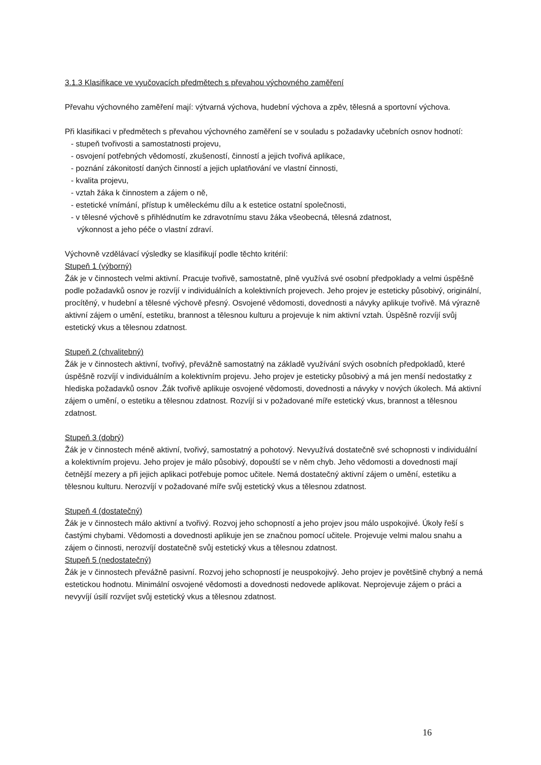3.1.3 Klasifikace ve vyučovacích předmětech s převahou výchovného zaměření
Převahu výchovného zaměření mají: výtvarná výchova, hudební výchova a zpěv, tělesná a sportovní výchova.
Při klasifikaci v předmětech s převahou výchovného zaměření se v souladu s požadavky učebních osnov hodnotí:
- stupeň tvořivosti a samostatnosti projevu,
- osvojení potřebných vědomostí, zkušeností, činností a jejich tvořivá aplikace,
- poznání zákonitostí daných činností a jejich uplatňování ve vlastní činnosti,
- kvalita projevu,
- vztah žáka k činnostem a zájem o ně,
- estetické vnímání, přístup k uměleckému dílu a k estetice ostatní společnosti,
- v tělesné výchově s přihlédnutím ke zdravotnímu stavu žáka všeobecná, tělesná zdatnost,
výkonnost a jeho péče o vlastní zdraví.
Výchovně vzdělávací výsledky se klasifikují podle těchto kritérií:
Stupeň 1 (výborný)
Žák je v činnostech velmi aktivní. Pracuje tvořivě, samostatně, plně využívá své osobní předpoklady a velmi úspěšně podle požadavků osnov je rozvíjí v individuálních a kolektivních projevech. Jeho projev je esteticky působivý, originální, procítěný, v hudební a tělesné výchově přesný. Osvojené vědomosti, dovednosti a návyky aplikuje tvořivě. Má výrazně aktivní zájem o umění, estetiku, brannost a tělesnou kulturu a projevuje k nim aktivní vztah. Úspěšně rozvíjí svůj estetický vkus a tělesnou zdatnost.
Stupeň 2 (chvalitebný)
Žák je v činnostech aktivní, tvořivý, převážně samostatný na základě využívání svých osobních předpokladů, které úspěšně rozvíjí v individuálním a kolektivním projevu. Jeho projev je esteticky působivý a má jen menší nedostatky z hlediska požadavků osnov .Žák tvořivě aplikuje osvojené vědomosti, dovednosti a návyky v nových úkolech. Má aktivní zájem o umění, o estetiku a tělesnou zdatnost. Rozvíjí si v požadované míře estetický vkus, brannost a tělesnou zdatnost.
Stupeň 3 (dobrý)
Žák je v činnostech méně aktivní, tvořivý, samostatný a pohotový. Nevyužívá dostatečně své schopnosti v individuální a kolektivním projevu. Jeho projev je málo působivý, dopouští se v něm chyb. Jeho vědomosti a dovednosti mají četnější mezery a při jejich aplikaci potřebuje pomoc učitele. Nemá dostatečný aktivní zájem o umění, estetiku a tělesnou kulturu. Nerozvíjí v požadované míře svůj estetický vkus a tělesnou zdatnost.
Stupeň 4 (dostatečný)
Žák je v činnostech málo aktivní a tvořivý. Rozvoj jeho schopností a jeho projev jsou málo uspokojivé. Úkoly řeší s častými chybami. Vědomosti a dovednosti aplikuje jen se značnou pomocí učitele. Projevuje velmi malou snahu a zájem o činnosti, nerozvíjí dostatečně svůj estetický vkus a tělesnou zdatnost.
Stupeň 5 (nedostatečný)
Žák je v činnostech převážně pasivní. Rozvoj jeho schopností je neuspokojivý. Jeho projev je povětšině chybný a nemá estetickou hodnotu. Minimální osvojené vědomosti a dovednosti nedovede aplikovat. Neprojevuje zájem o práci a nevyvíjí úsilí rozvíjet svůj estetický vkus a tělesnou zdatnost.
16